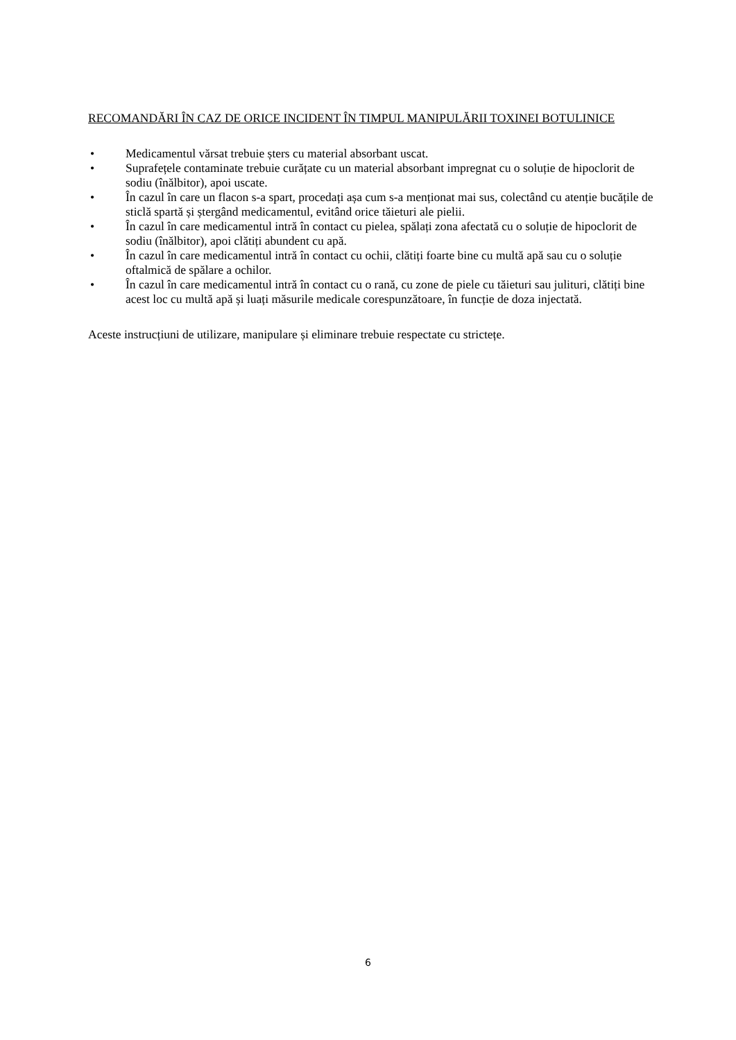RECOMANDĂRI ÎN CAZ DE ORICE INCIDENT ÎN TIMPUL MANIPULĂRII TOXINEI BOTULINICE
• Medicamentul vărsat trebuie șters cu material absorbant uscat.
• Suprafețele contaminate trebuie curățate cu un material absorbant impregnat cu o soluție de hipoclorit de sodiu (înălbitor), apoi uscate.
• În cazul în care un flacon s-a spart, procedați așa cum s-a menționat mai sus, colectând cu atenție bucățile de sticlă spartă și ștergând medicamentul, evitând orice tăieturi ale pielii.
• În cazul în care medicamentul intră în contact cu pielea, spălați zona afectată cu o soluție de hipoclorit de sodiu (înălbitor), apoi clătiți abundent cu apă.
• În cazul în care medicamentul intră în contact cu ochii, clătiți foarte bine cu multă apă sau cu o soluție oftalmică de spălare a ochilor.
• În cazul în care medicamentul intră în contact cu o rană, cu zone de piele cu tăieturi sau julituri, clătiți bine acest loc cu multă apă și luați măsurile medicale corespunzătoare, în funcție de doza injectată.
Aceste instrucțiuni de utilizare, manipulare și eliminare trebuie respectate cu strictețe.
6